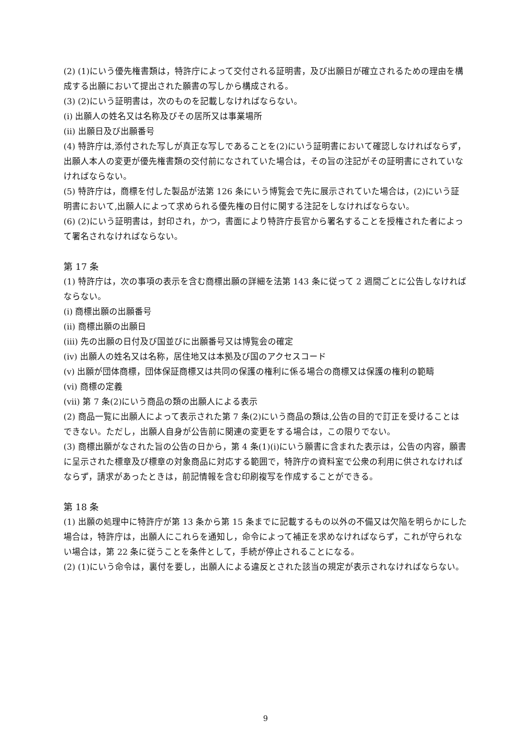(2) (1)にいう優先権書類は，特許庁によって交付される証明書，及び出願日が確立されるための理由を構成する出願において提出された願書の写しから構成される。
(3) (2)にいう証明書は，次のものを記載しなければならない。
(i) 出願人の姓名又は名称及びその居所又は事業場所
(ii) 出願日及び出願番号
(4) 特許庁は,添付された写しが真正な写しであることを(2)にいう証明書において確認しなければならず，出願人本人の変更が優先権書類の交付前になされていた場合は，その旨の注記がその証明書にされていなければならない。
(5) 特許庁は，商標を付した製品が法第 126 条にいう博覧会で先に展示されていた場合は，(2)にいう証明書において,出願人によって求められる優先権の日付に関する注記をしなければならない。
(6) (2)にいう証明書は，封印され，かつ，書面により特許庁長官から署名することを授権された者によって署名されなければならない。
第 17 条
(1) 特許庁は，次の事項の表示を含む商標出願の詳細を法第 143 条に従って 2 週間ごとに公告しなければならない。
(i) 商標出願の出願番号
(ii) 商標出願の出願日
(iii) 先の出願の日付及び国並びに出願番号又は博覧会の確定
(iv) 出願人の姓名又は名称，居住地又は本拠及び国のアクセスコード
(v) 出願が団体商標，団体保証商標又は共同の保護の権利に係る場合の商標又は保護の権利の範疇
(vi) 商標の定義
(vii) 第 7 条(2)にいう商品の類の出願人による表示
(2) 商品一覧に出願人によって表示された第 7 条(2)にいう商品の類は,公告の目的で訂正を受けることはできない。ただし，出願人自身が公告前に関連の変更をする場合は，この限りでない。
(3) 商標出願がなされた旨の公告の日から，第 4 条(1)(i)にいう願書に含まれた表示は，公告の内容，願書に呈示された標章及び標章の対象商品に対応する範囲で，特許庁の資料室で公衆の利用に供されなければならず，請求があったときは，前記情報を含む印刷複写を作成することができる。
第 18 条
(1) 出願の処理中に特許庁が第 13 条から第 15 条までに記載するもの以外の不備又は欠陥を明らかにした場合は，特許庁は，出願人にこれらを通知し，命令によって補正を求めなければならず，これが守られない場合は，第 22 条に従うことを条件として，手続が停止されることになる。
(2) (1)にいう命令は，裏付を要し，出願人による違反とされた該当の規定が表示されなければならない。
9